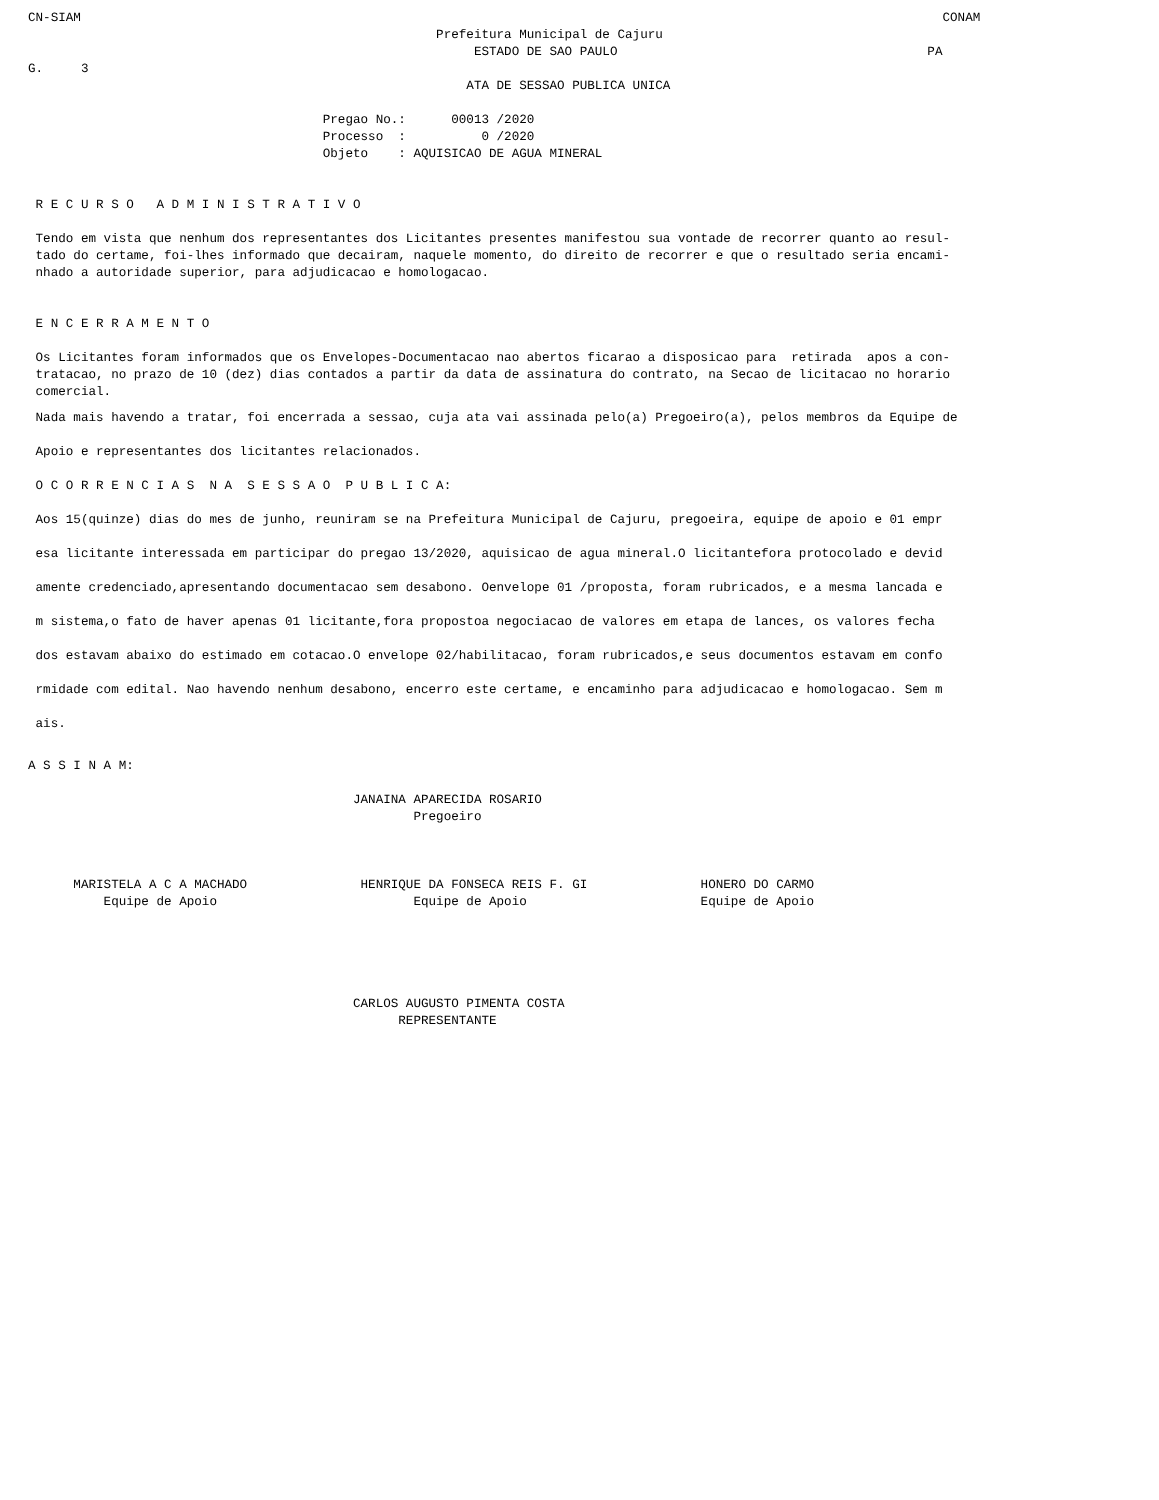CN-SIAM                                                                                                                  CONAM
                                                      Prefeitura Municipal de Cajuru
                                                           ESTADO DE SAO PAULO                                         PA
G.     3
                                                          ATA DE SESSAO PUBLICA UNICA

                                       Pregao No.:      00013 /2020
                                       Processo  :          0 /2020
                                       Objeto    : AQUISICAO DE AGUA MINERAL


 R E C U R S O   A D M I N I S T R A T I V O

 Tendo em vista que nenhum dos representantes dos Licitantes presentes manifestou sua vontade de recorrer quanto ao resul-
 tado do certame, foi-lhes informado que decairam, naquele momento, do direito de recorrer e que o resultado seria encami-
 nhado a autoridade superior, para adjudicacao e homologacao.


 E N C E R R A M E N T O

 Os Licitantes foram informados que os Envelopes-Documentacao nao abertos ficarao a disposicao para  retirada  apos a con-
 tratacao, no prazo de 10 (dez) dias contados a partir da data de assinatura do contrato, na Secao de licitacao no horario
 comercial.
 Nada mais havendo a tratar, foi encerrada a sessao, cuja ata vai assinada pelo(a) Pregoeiro(a), pelos membros da Equipe de
 Apoio e representantes dos licitantes relacionados.
 O C O R R E N C I A S  N A  S E S S A O  P U B L I C A:
 Aos 15(quinze) dias do mes de junho, reuniram se na Prefeitura Municipal de Cajuru, pregoeira, equipe de apoio e 01 empr
 esa licitante interessada em participar do pregao 13/2020, aquisicao de agua mineral.O licitantefora protocolado e devid
 amente credenciado,apresentando documentacao sem desabono. Oenvelope 01 /proposta, foram rubricados, e a mesma lancada e
 m sistema,o fato de haver apenas 01 licitante,fora propostoa negociacao de valores em etapa de lances, os valores fecha
 dos estavam abaixo do estimado em cotacao.O envelope 02/habilitacao, foram rubricados,e seus documentos estavam em confo
 rmidade com edital. Nao havendo nenhum desabono, encerro este certame, e encaminho para adjudicacao e homologacao. Sem m
 ais.
A S S I N A M:

                                           JANAINA APARECIDA ROSARIO
                                                   Pregoeiro



      MARISTELA A C A MACHADO               HENRIQUE DA FONSECA REIS F. GI               HONERO DO CARMO
          Equipe de Apoio                          Equipe de Apoio                       Equipe de Apoio





                                           CARLOS AUGUSTO PIMENTA COSTA
                                                 REPRESENTANTE